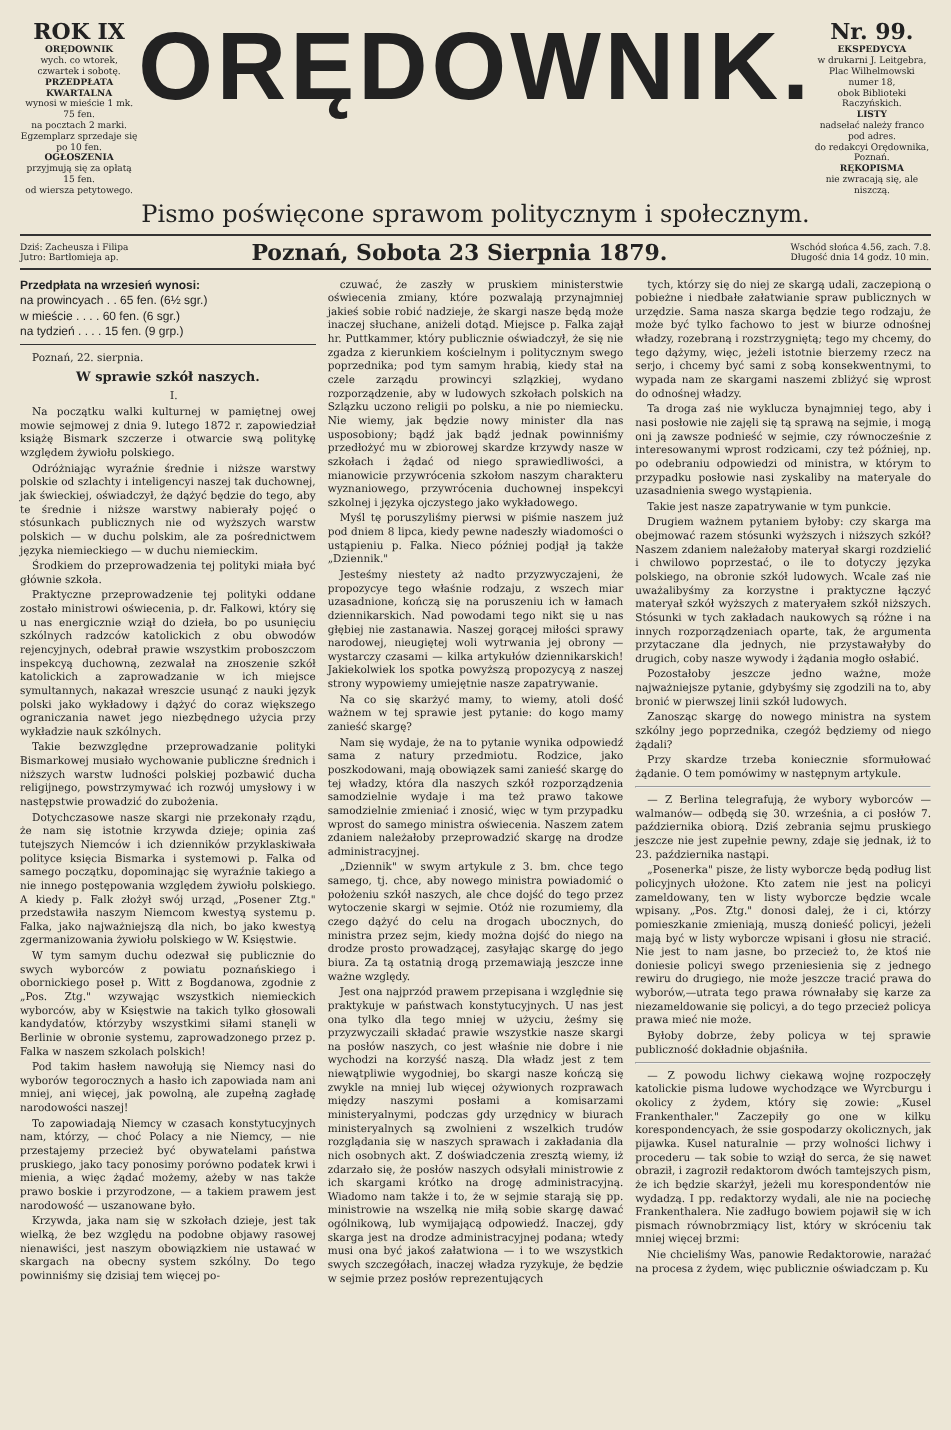ROK IX
ORĘDOWNIK
wych. co wtorek, czwartek i sobotę.
PRZEDPŁATA KWARTALNA
wynosi w mieście 1 mk. 75 fen.
na pocztach 2 marki.
Egzemplarz sprzedaje się po 10 fen.
OGŁOSZENIA
przyjmują się za opłatą 15 fen.
od wiersza petytowego.
ORĘDOWNIK.
Nr. 99.
EKSPEDYCYA
w drukarni J. Leitgebra,
Plac Wilhelmowski numer 18,
obok Biblioteki Raczyńskich.
LISTY
nadsełać należy franco pod adres.
do redakcyi Orędownika, Poznań.
RĘKOPISMA
nie zwracają się, ale niszczą.
Pismo poświęcone sprawom politycznym i społecznym.
Dziś: Zacheusza i Filipa
Jutro: Bartłomieja ap.
Poznań, Sobota 23 Sierpnia 1879.
Wschód słońca 4.56, zach. 7.8.
Długość dnia 14 godz. 10 min.
Przedpłata na wrzesień wynosi:
na prowincyach . . 65 fen. (6½ sgr.)
w mieście . . . . 60 fen. (6 sgr.)
na tydzień . . . . 15 fen. (9 grp.)
Poznań, 22. sierpnia.
W sprawie szkół naszych.
I.
Na początku walki kulturnej w pamiętnej owej mowie sejmowej z dnia 9. lutego 1872 r. zapowiedział książę Bismark szczerze i otwarcie swą politykę względem żywiołu polskiego.
Odróżniając wyraźnie średnie i niższe warstwy polskie od szlachty i inteligencyi naszej tak duchownej, jak świeckiej, oświadczył, że dążyć będzie do tego, aby te średnie i niższe warstwy nabierały pojęć o stósunkach publicznych nie od wyższych warstw polskich — w duchu polskim, ale za pośrednictwem języka niemieckiego — w duchu niemieckim.
Środkiem do przeprowadzenia tej polityki miała być głównie szkoła.
Praktyczne przeprowadzenie tej polityki oddane zostało ministrowi oświecenia, p. dr. Falkowi, który się u nas energicznie wziął do dzieła, bo po usunięciu szkólnych radzców katolickich z obu obwodów rejencyjnych, odebrał prawie wszystkim proboszczom inspekcyą duchowną, zezwalał na zноszenie szkół katolickich a zaprowadzanie w ich miejsce symultannych, nakazał wreszcie usunąć z nauki język polski jako wykładowy i dążyć do coraz większego ograniczania nawet jego niezbędnego użycia przy wykładzie nauk szkólnych.
Takie bezwzględne przeprowadzanie polityki Bismarkowej musiało wychowanie publiczne średnich i niższych warstw ludności polskiej pozbawić ducha religijnego, powstrzymywać ich rozwój umysłowy i w następstwie prowadzić do zubożenia.
Dotychczasowe nasze skargi nie przekonały rządu, że nam się istotnie krzywda dzieje; opinia zaś tutejszych Niemców i ich dzienników przyklaskiwała polityce księcia Bismarka i systemowi p. Falka od samego początku, dopominając się wyraźnie takiego a nie innego postępowania względem żywiołu polskiego. A kiedy p. Falk złożył swój urząd, „Posener Ztg." przedstawiła naszym Niemcom kwestyą systemu p. Falka, jako najważniejszą dla nich, bo jako kwestyą zgermanizowania żywiołu polskiego w W. Księstwie.
W tym samym duchu odezwał się publicznie do swych wyborców z powiatu poznańskiego i obornickiego poseł p. Witt z Bogdanowa, zgodnie z „Pos. Ztg." wzywając wszystkich niemieckich wyborców, aby w Księstwie na takich tylko głosowali kandydatów, którzyby wszystkimi siłami stanęli w Berlinie w obronie systemu, zaprowadzonego przez p. Falka w naszem szkolach polskich!
Pod takim hasłem nawołują się Niemcy nasi do wyborów tegorocznych a hasło ich zapowiada nam ani mniej, ani więcej, jak powolną, ale zupełną zagładę narodowości naszej!
To zapowiadają Niemcy w czasach konstytucyjnych nam, którzy, — choć Polacy a nie Niemcy, — nie przestajemy przecież być obywatelami państwa pruskiego, jako tacy ponosimy porówno podatek krwi i mienia, a więc żądać możemy, ażeby w nas także prawo boskie i przyrodzone, — a takiem prawem jest narodowość — uszanowane było.
Krzywda, jaka nam się w szkołach dzieje, jest tak wielką, że bez względu na podobne objawy rasowej nienawiści, jest naszym obowiązkiem nie ustawać w skargach na obecny system szkólny. Do tego powinniśmy się dzisiaj tem więcej po-
czuwać, że zaszły w pruskiem ministerstwie oświecenia zmiany, które pozwalają przynajmniej jakieś sobie robić nadzieje, że skargi nasze będą może inaczej słuchane, aniżeli dotąd. Miejsce p. Falka zajął hr. Puttkammer, który publicznie oświadczył, że się nie zgadza z kierunkiem kościelnym i politycznym swego poprzednika; pod tym samym hrabią, kiedy stał na czele zarządu prowincyi szlązkiej, wydano rozporządzenie, aby w ludowych szkołach polskich na Szlązku uczono religii po polsku, a nie po niemiecku. Nie wiemy, jak będzie nowy minister dla nas usposobiony; bądź jak bądź jednak powinniśmy przedłożyć mu w zbiorowej skardze krzywdy nasze w szkołach i żądać od niego sprawiedliwości, a mianowicie przywrócenia szkołom naszym charakteru wyznaniowego, przywrócenia duchownej inspekcyi szkolnej i języka ojczystego jako wykładowego.
Myśl tę poruszyliśmy pierwsi w piśmie naszem już pod dniem 8 lipca, kiedy pewne nadeszły wiadomości o ustąpieniu p. Falka. Nieco później podjął ją także „Dziennik."
Jesteśmy niestety aż nadto przyzwyczajeni, że propozycye tego właśnie rodzaju, z wszech miar uzasadnione, kończą się na poruszeniu ich w łamach dziennikarskich. Nad powodami tego nikt się u nas głębiej nie zastanawia. Naszej gorącej miłości sprawy narodowej, nieugiętej woli wytrwania jej obrony — wystarczy czasami — kilka artykułów dziennikarskich! Jakiekolwiek los spotka powyższą propozycyą z naszej strony wypowiemy umiejętnie nasze zapatrywanie.
Na co się skarżyć mamy, to wiemy, atoli dość ważnem w tej sprawie jest pytanie: do kogo mamy zanieść skargę?
Nam się wydaje, że na to pytanie wynika odpowiedź sama z natury przedmiotu. Rodzice, jako poszkodowani, mają obowiązek sami zanieść skargę do tej władzy, która dla naszych szkół rozporządzenia samodzielnie wydaje i ma też prawo takowe samodzielnie zmieniać i znosić, więc w tym przypadku wprost do samego ministra oświecenia. Naszem zatem zdaniem należałoby przeprowadzić skargę na drodze administracyjnej.
„Dziennik" w swym artykule z 3. bm. chce tego samego, tj. chce, aby nowego ministra powiadomić o położeniu szkół naszych, ale chce dojść do tego przez wytoczenie skargi w sejmie. Otóż nie rozumiemy, dla czego dążyć do celu na drogach ubocznych, do ministra przez sejm, kiedy można dojść do niego na drodze prosto prowadzącej, zasyłając skargę do jego biura. Za tą ostatnią drogą przemawiają jeszcze inne ważne względy.
Jest ona najprzód prawem przepisana i względnie się praktykuje w państwach konstytucyjnych. U nas jest ona tylko dla tego mniej w użyciu, żeśmy się przyzwyczaili składać prawie wszystkie nasze skargi na posłów naszych, co jest właśnie nie dobre i nie wychodzi na korzyść naszą. Dla władz jest z tem niewątpliwie wygodniej, bo skargi nasze kończą się zwykle na mniej lub więcej ożywionych rozprawach między naszymi posłami a komisarzami ministeryalnymi, podczas gdy urzędnicy w biurach ministeryalnych są zwolnieni z wszelkich trudów rozglądania się w naszych sprawach i zakładania dla nich osobnych akt. Z doświadczenia zresztą wiemy, iż zdarzało się, że posłów naszych odsyłali ministrowie z ich skargami krótko na drogę administracyjną. Wiadomo nam także i to, że w sejmie starają się pp. ministrowie na wszelką nie miłą sobie skargę dawać ogólnikową, lub wymijającą odpowiedź. Inaczej, gdy skarga jest na drodze administracyjnej podana; wtedy musi ona być jakoś załatwiona — i to we wszystkich swych szczegółach, inaczej władza ryzykuje, że będzie w sejmie przez posłów reprezentujących
tych, którzy się do niej ze skargą udali, zaczepioną o pobieżne i niedbałe załatwianie spraw publicznych w urzędzie. Sama nasza skarga będzie tego rodzaju, że może być tylko fachowo to jest w biurze odnośnej władzy, rozebraną i rozstrzygniętą; tego my chcemy, do tego dążymy, więc, jeżeli istotnie bierzemy rzecz na serjo, i chcemy być sami z sobą konsekwentnymi, to wypada nam ze skargami naszemi zbliżyć się wprost do odnośnej władzy.
Ta droga zaś nie wyklucza bynajmniej tego, aby i nasi posłowie nie zajęli się tą sprawą na sejmie, i mogą oni ją zawsze podnieść w sejmie, czy równocześnie z interesowanymi wprost rodzicami, czy też później, np. po odebraniu odpowiedzi od ministra, w którym to przypadku posłowie nasi zyskaliby na materyale do uzasadnienia swego wystąpienia.
Takie jest nasze zapatrywanie w tym punkcie.
Drugiem ważnem pytaniem byłoby: czy skarga ma obejmować razem stósunki wyższych i niższych szkół? Naszem zdaniem należałoby materyał skargi rozdzielić i chwilowo poprzestać, o ile to dotyczy języka polskiego, na obronie szkół ludowych. Wcale zaś nie uważalibyśmy za korzystne i praktyczne łączyć materyał szkół wyższych z materyałem szkół niższych. Stósunki w tych zakładach naukowych są różne i na innych rozporządzeniach oparte, tak, że argumenta przytaczane dla jednych, nie przystawałyby do drugich, coby nasze wywody i żądania mogło osłabić.
Pozostałoby jeszcze jedno ważne, może najważniejsze pytanie, gdybyśmy się zgodzili na to, aby bronić w pierwszej linii szkół ludowych.
Zanosząc skargę do nowego ministra na system szkólny jego poprzednika, czegóż będziemy od niego żądali?
Przy skardze trzeba koniecznie sformułować żądanie. O tem pomówimy w następnym artykule.
— Z Berlina telegrafują, że wybory wyborców —walmanów— odbędą się 30. września, a ci posłów 7. października obiorą. Dziś zebrania sejmu pruskiego jeszcze nie jest zupełnie pewny, zdaje się jednak, iż to 23. października nastąpi.
„Posenerka" pisze, że listy wyborcze będą podług list policyjnych ułożone. Kto zatem nie jest na policyi zameldowany, ten w listy wyborcze będzie wcale wpisany. „Pos. Ztg." donosi dalej, że i ci, którzy pomieszkanie zmieniają, muszą donieść policyi, jeżeli mają być w listy wyborcze wpisani i głosu nie stracić. Nie jest to nam jasne, bo przecież to, że ktoś nie doniesie policyi swego przeniesienia się z jednego rewiru do drugiego, nie może jeszcze tracić prawa do wyborów,—utrata tego prawa równałaby się karze za niezameldowanie się policyi, a do tego przecież policya prawa mieć nie może.
Byłoby dobrze, żeby policya w tej sprawie publiczność dokładnie objaśniła.
— Z powodu lichwy ciekawą wojnę rozpoczęły katolickie pisma ludowe wychodzące we Wyrcburgu i okolicy z żydem, który się zowie: „Kusel Frankenthaler." Zaczepiły go one w kilku korespondencyach, że ssie gospodarzy okolicznych, jak pijawka. Kusel naturalnie — przy wolności lichwy i procederu — tak sobie to wziął do serca, że się nawet obraził, i zagroził redaktorom dwóch tamtejszych pism, że ich będzie skarżył, jeżeli mu korespondentów nie wydadzą. I pp. redaktorzy wydali, ale nie na pociechę Frankenthalera. Nie zadługo bowiem pojawił się w ich pismach równobrzmiący list, który w skróceniu tak mniej więcej brzmi:
Nie chcieliśmy Was, panowie Redaktorowie, narażać na procesa z żydem, więc publicznie oświadczam p. Ku